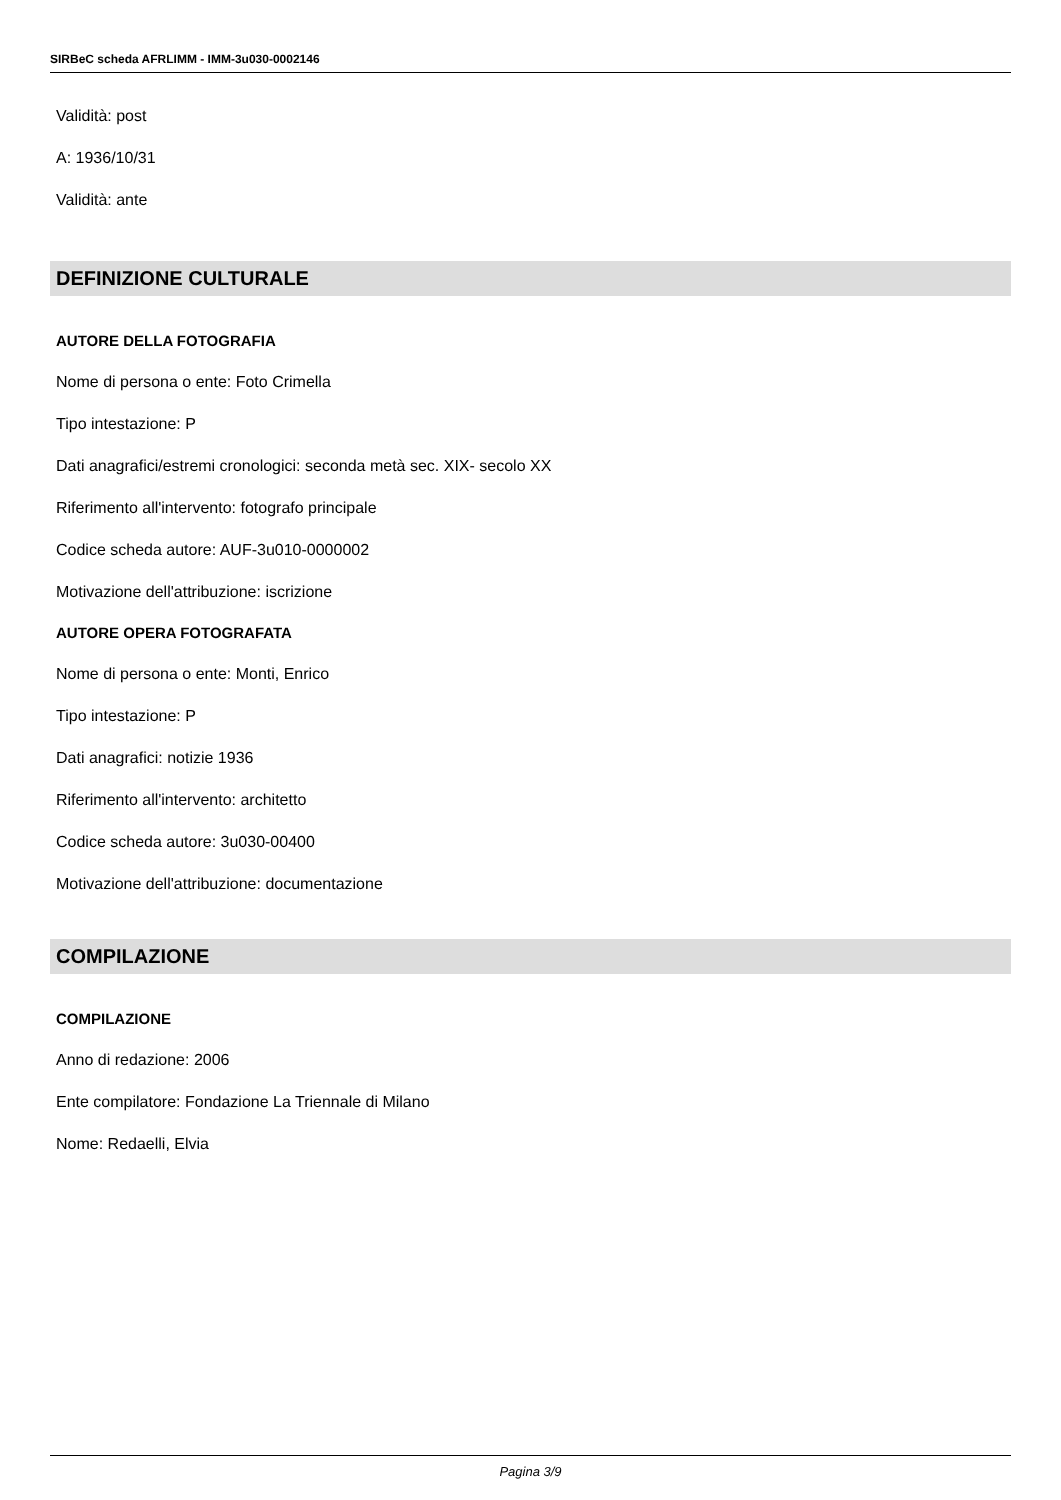SIRBeC scheda AFRLIMM - IMM-3u030-0002146
Validità: post
A: 1936/10/31
Validità: ante
DEFINIZIONE CULTURALE
AUTORE DELLA FOTOGRAFIA
Nome di persona o ente: Foto Crimella
Tipo intestazione: P
Dati anagrafici/estremi cronologici: seconda metà sec. XIX- secolo XX
Riferimento all'intervento: fotografo principale
Codice scheda autore: AUF-3u010-0000002
Motivazione dell'attribuzione: iscrizione
AUTORE OPERA FOTOGRAFATA
Nome di persona o ente: Monti, Enrico
Tipo intestazione: P
Dati anagrafici: notizie 1936
Riferimento all'intervento: architetto
Codice scheda autore: 3u030-00400
Motivazione dell'attribuzione: documentazione
COMPILAZIONE
COMPILAZIONE
Anno di redazione: 2006
Ente compilatore: Fondazione La Triennale di Milano
Nome: Redaelli, Elvia
Pagina 3/9